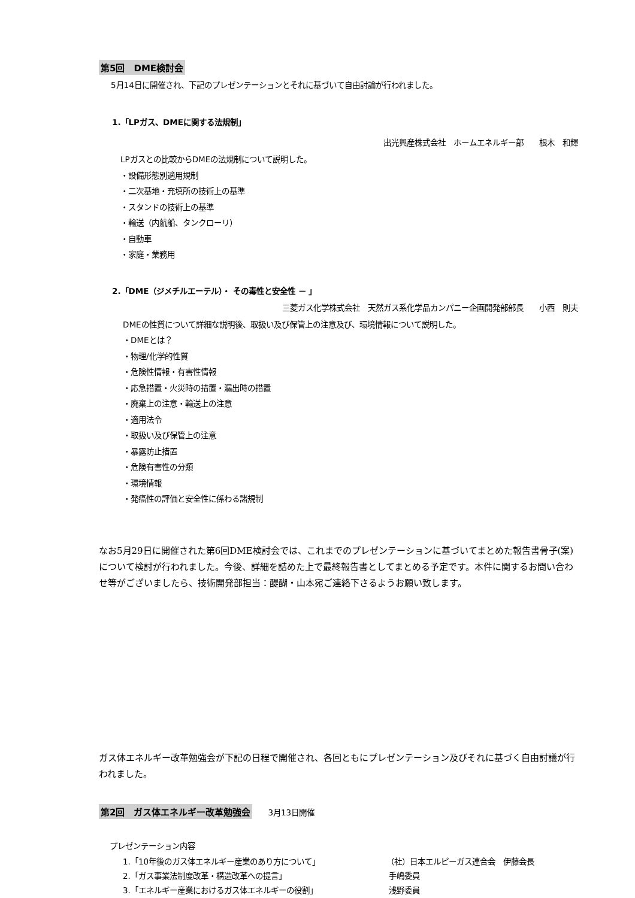第5回　DME検討会
5月14日に開催され、下記のプレゼンテーションとそれに基づいて自由討論が行われました。
1.「LPガス、DMEに関する法規制」
出光興産株式会社　ホームエネルギー部　　根木　和輝
LPガスとの比較からDMEの法規制について説明した。
・設備形態別適用規制
・二次基地・充填所の技術上の基準
・スタンドの技術上の基準
・輸送（内航船、タンクローリ）
・自動車
・家庭・業務用
2.「DME（ジメチルエーテル）・ その毒性と安全性 － 」
三菱ガス化学株式会社　天然ガス系化学品カンパニー企画開発部部長　　小西　則夫
DMEの性質について詳細な説明後、取扱い及び保管上の注意及び、環境情報について説明した。
・DMEとは？
・物理/化学的性質
・危険性情報・有害性情報
・応急措置・火災時の措置・漏出時の措置
・廃棄上の注意・輸送上の注意
・適用法令
・取扱い及び保管上の注意
・暴露防止措置
・危険有害性の分類
・環境情報
・発癌性の評価と安全性に係わる諸規制
なお5月29日に開催された第6回DME検討会では、これまでのプレゼンテーションに基づいてまとめた報告書骨子(案)について検討が行われました。今後、詳細を詰めた上で最終報告書としてまとめる予定です。本件に関するお問い合わせ等がございましたら、技術開発部担当：醍醐・山本宛ご連絡下さるようお願い致します。
ガス体エネルギー改革勉強会が下記の日程で開催され、各回ともにプレゼンテーション及びそれに基づく自由討議が行われました。
第2回　ガス体エネルギー改革勉強会　　3月13日開催
プレゼンテーション内容
| 1.「10年後のガス体エネルギー産業のあり方について」 | （社）日本エルピーガス連合会 伊藤会長 |
| 2.「ガス事業法制度改革・構造改革への提言」 | 手嶋委員 |
| 3.「エネルギー産業におけるガス体エネルギーの役割」 | 浅野委員 |